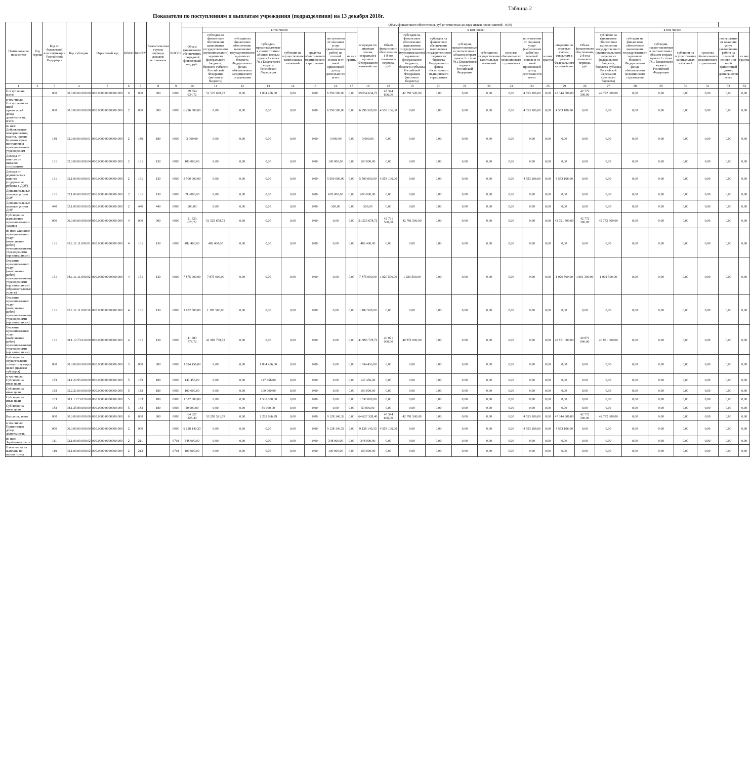Таблица 2
Показатели по поступлениям и выплатам учреждения (подразделения) на 13 декабря 2018г.
| Наименование показателя | Код строки | Код по бюджетной классификации Российской Федерации | Код субсидии | Отраслевой код | КВФО | КОСГУ | Аналитическая группа подвида доходов/источников | КОСПР | Объем финансового обеспечения, руб (с точностью до двух знаков после запятой - 0,00) | | | | | | | | | | | | | | | | | | | | | | | | | |
| --- | --- | --- | --- | --- | --- | --- | --- | --- | --- | --- | --- | --- | --- | --- | --- | --- | --- | --- | --- | --- | --- | --- | --- | --- | --- | --- | --- | --- | --- | --- | --- | --- | --- | --- |
| | | | | | | | | | Объем финансового обеспечения, очередной финансовый год, руб. | в том числе: | | | | | | | операции по лицевым счетам, открытым в органах Федерального казначейства | Объем финансового обеспечения, 1-й год планового периода, руб. | в том числе: | | | | | | | операции по лицевым счетам, открытым в органах Федерального казначейства | Объем финансового обеспечения, 2-й год планового периода, руб. | в том числе: | | | | | | |
| | | | | | | | | | | субсидия на финансовое обеспечение выполнения государственного (муниципального) задания из федерального бюджета, бюджета субъекта Российской Федерации (местного бюджета) | субсидия на финансовое обеспечение выполнения государственного задания из бюджета Федерального фонда обязательного медицинского страхования | субсидии, предоставляемые в соответствии с абзацем вторым пункта 1 статьи 78.1 Бюджетного кодекса Российской Федерации | субсидии на осуществление капитальных вложений | средства обязательного медицинского страхования | поступления от оказания услуг (выполнения работ) на платной основе и от иной приносящей доход деятельности всего | из них гранты | | | субсидия на финансовое обеспечение выполнения государственного (муниципального) задания из федерального бюджета, бюджета субъекта Российской Федерации (местного бюджета) | субсидия на финансовое обеспечение выполнения государственного задания из бюджета Федерального фонда обязательного медицинского страхования | субсидии, предоставляемые в соответствии с абзацем вторым пункта 1 статьи 78.1 Бюджетного кодекса Российской Федерации | субсидии на осуществление капитальных вложений | средства обязательного медицинского страхования | поступления от оказания услуг (выполнения работ) на платной основе и от иной приносящей доход деятельности всего | из них гранты | | | субсидия на финансовое обеспечение выполнения государственного (муниципального) задания из федерального бюджета, бюджета субъекта Российской Федерации (местного бюджета) | субсидия на финансовое обеспечение выполнения государственного задания из бюджета Федерального фонда обязательного медицинского страхования | субсидии, предоставляемые в соответствии с абзацем вторым пункта 1 статьи 78.1 Бюджетного кодекса Российской Федерации | субсидии на осуществление капитальных вложений | средства обязательного медицинского страхования | поступления от оказания услуг (выполнения работ) на платной основе и от иной приносящей доход деятельности всего | из них гранты |
| 1 | 2 | 3 | 4 | 5 | 6 | 7 | 8 | 9 | 10 | 11 | 12 | 13 | 14 | 15 | 16 | 17 | 19 | 18 | 19 | 20 | 21 | 22 | 23 | 24 | 25 | 29 | 26 | 27 | 28 | 29 | 30 | 31 | 32 | 33 |
| Поступления, всего: | | 000 | 00.0.00.00.000.00 | 000.0000.0000000.000 | 0 | 000 | 000 | 0000 | 59 654 634,72 | 51 523 678,72 | 0,00 | 1 834 456,00 | 0,00 | 0,00 | 6 296 500,00 | 0,00 | 59 654 634,72 | 47 344 606,00 | 42 791 500,00 | 0,00 | 0,00 | 0,00 | 0,00 | 4 553 106,00 | 0,00 | 47 344 606,00 | 42 772 300,00 | 42 772 300,00 | 0,00 | 0,00 | 0,00 | 0,00 | 0,00 | 0,00 |
| в том числе: Поступления от иной приносящей доход деятельности, всего | | 000 | 00.0.00.00.000.00 | 000.0000.0000000.000 | 2 | 000 | 000 | 0000 | 6 296 500,00 | 0,00 | 0,00 | 0,00 | 0,00 | 0,00 | 6 296 500,00 | 0,00 | 6 296 500,00 | 4 553 106,00 | 0,00 | 0,00 | 0,00 | 0,00 | 0,00 | 4 553 106,00 | 0,00 | 4 553 106,00 | 0,00 | 0,00 | 0,00 | 0,00 | 0,00 | 0,00 | 0,00 | 0,00 |
| из них: Добровольные пожертвования, гранты, прочие безвозмездные поступления муниципальным учреждениям | | 189 | 02.0.00.00.000.01 | 000.0000.0000000.000 | 2 | 189 | 180 | 0000 | 3 000,00 | 0,00 | 0,00 | 0,00 | 0,00 | 0,00 | 3 000,00 | 0,00 | 3 000,00 | 0,00 | 0,00 | 0,00 | 0,00 | 0,00 | 0,00 | 0,00 | 0,00 | 0,00 | 0,00 | 0,00 | 0,00 | 0,00 | 0,00 | 0,00 | 0,00 | 0,00 |
| Доходы от взносов от питания сотрудников | | 131 | 02.0.00.00.000.04 | 000.0000.0000000.000 | 2 | 131 | 130 | 0000 | 100 000,00 | 0,00 | 0,00 | 0,00 | 0,00 | 0,00 | 100 000,00 | 0,00 | 100 000,00 | 0,00 | 0,00 | 0,00 | 0,00 | 0,00 | 0,00 | 0,00 | 0,00 | 0,00 | 0,00 | 0,00 | 0,00 | 0,00 | 0,00 | 0,00 | 0,00 | 0,00 |
| Доходы от родительских взносов (содержание ребенка в ДОУ) | | 131 | 02.1.00.00.000.01 | 000.0000.0000000.000 | 2 | 131 | 130 | 0000 | 5 500 000,00 | 0,00 | 0,00 | 0,00 | 0,00 | 0,00 | 5 500 000,00 | 0,00 | 5 500 000,00 | 4 553 106,00 | 0,00 | 0,00 | 0,00 | 0,00 | 0,00 | 4 553 106,00 | 0,00 | 4 553 106,00 | 0,00 | 0,00 | 0,00 | 0,00 | 0,00 | 0,00 | 0,00 | 0,00 |
| Дополнительные платные услуги ДОУ | | 131 | 02.1.00.00.000.02 | 000.0000.0000000.000 | 2 | 131 | 130 | 0000 | 693 000,00 | 0,00 | 0,00 | 0,00 | 0,00 | 0,00 | 693 000,00 | 0,00 | 693 000,00 | 0,00 | 0,00 | 0,00 | 0,00 | 0,00 | 0,00 | 0,00 | 0,00 | 0,00 | 0,00 | 0,00 | 0,00 | 0,00 | 0,00 | 0,00 | 0,00 | 0,00 |
| Дополнительные платные услуги ДОУ | | 440 | 02.1.00.00.000.05 | 000.0000.0000000.000 | 2 | 440 | 440 | 0000 | 500,00 | 0,00 | 0,00 | 0,00 | 0,00 | 0,00 | 500,00 | 0,00 | 500,00 | 0,00 | 0,00 | 0,00 | 0,00 | 0,00 | 0,00 | 0,00 | 0,00 | 0,00 | 0,00 | 0,00 | 0,00 | 0,00 | 0,00 | 0,00 | 0,00 | 0,00 |
| Субсидия на выполнение муниципального задания | | 000 | 00.0.00.00.000.00 | 000.0000.0000000.000 | 4 | 000 | 000 | 0000 | 51 523 678,72 | 51 523 678,72 | 0,00 | 0,00 | 0,00 | 0,00 | 0,00 | 0,00 | 51 523 678,72 | 42 791 500,00 | 42 791 500,00 | 0,00 | 0,00 | 0,00 | 0,00 | 0,00 | 0,00 | 42 791 500,00 | 42 772 300,00 | 42 772 300,00 | 0,00 | 0,00 | 0,00 | 0,00 | 0,00 | 0,00 |
| из них: Оказание муниципальных услуг (выполнение работ) муниципальными учреждениями (организациями) | | 131 | 08.1.11.11.000.01 | 000.0000.0000000.000 | 4 | 131 | 130 | 0000 | 482 400,00 | 482 400,00 | 0,00 | 0,00 | 0,00 | 0,00 | 0,00 | 0,00 | 482 400,00 | 0,00 | 0,00 | 0,00 | 0,00 | 0,00 | 0,00 | 0,00 | 0,00 | 0,00 | 0,00 | 0,00 | 0,00 | 0,00 | 0,00 | 0,00 | 0,00 | 0,00 |
| Оказание муниципальных услуг (выполнение работ) муниципальными учреждениями (организациями) (образовательные услуги) | | 131 | 08.1.11.11.000.02 | 000.0000.0000000.000 | 4 | 131 | 130 | 0000 | 7 875 000,00 | 7 875 000,00 | 0,00 | 0,00 | 0,00 | 0,00 | 0,00 | 0,00 | 7 875 000,00 | 1 920 500,00 | 1 920 500,00 | 0,00 | 0,00 | 0,00 | 0,00 | 0,00 | 0,00 | 1 920 500,00 | 1 901 300,00 | 1 901 300,00 | 0,00 | 0,00 | 0,00 | 0,00 | 0,00 | 0,00 |
| Оказание муниципальных услуг (выполнение работ) муниципальными учреждениями (организациями) | | 131 | 08.1.11.11.000.50 | 000.0000.0000000.000 | 4 | 131 | 130 | 0000 | 1 182 500,00 | 1 182 500,00 | 0,00 | 0,00 | 0,00 | 0,00 | 0,00 | 0,00 | 1 182 500,00 | 0,00 | 0,00 | 0,00 | 0,00 | 0,00 | 0,00 | 0,00 | 0,00 | 0,00 | 0,00 | 0,00 | 0,00 | 0,00 | 0,00 | 0,00 | 0,00 | 0,00 |
| Оказание муниципальных услуг (выполнение работ) муниципальными учреждениями (организациями) | | 131 | 08.1.12.73.010.00 | 000.0000.0000000.000 | 4 | 131 | 130 | 0000 | 41 983 778,72 | 41 983 778,72 | 0,00 | 0,00 | 0,00 | 0,00 | 0,00 | 0,00 | 41 983 778,72 | 40 871 000,00 | 40 871 000,00 | 0,00 | 0,00 | 0,00 | 0,00 | 0,00 | 0,00 | 40 871 000,00 | 40 871 000,00 | 40 871 000,00 | 0,00 | 0,00 | 0,00 | 0,00 | 0,00 | 0,00 |
| Субсидия на осуществление соответствующих целей (целевая субсидия) | | 000 | 00.0.00.00.000.00 | 000.0000.0000000.000 | 5 | 000 | 000 | 0000 | 1 834 456,00 | 0,00 | 0,00 | 1 834 456,00 | 0,00 | 0,00 | 0,00 | 0,00 | 1 834 456,00 | 0,00 | 0,00 | 0,00 | 0,00 | 0,00 | 0,00 | 0,00 | 0,00 | 0,00 | 0,00 | 0,00 | 0,00 | 0,00 | 0,00 | 0,00 | 0,00 | 0,00 |
| в том числе: Субсидия на иные цели | | 183 | 04.1.22.95.000.00 | 000.0000.0000000.000 | 5 | 183 | 180 | 0000 | 147 456,00 | 0,00 | 0,00 | 147 456,00 | 0,00 | 0,00 | 0,00 | 0,00 | 147 456,00 | 0,00 | 0,00 | 0,00 | 0,00 | 0,00 | 0,00 | 0,00 | 0,00 | 0,00 | 0,00 | 0,00 | 0,00 | 0,00 | 0,00 | 0,00 | 0,00 | 0,00 |
| Субсидия на иные цели | | 183 | 05.2.21.00.000.00 | 000.0000.0000000.000 | 5 | 183 | 180 | 0000 | 100 000,00 | 0,00 | 0,00 | 100 000,00 | 0,00 | 0,00 | 0,00 | 0,00 | 100 000,00 | 0,00 | 0,00 | 0,00 | 0,00 | 0,00 | 0,00 | 0,00 | 0,00 | 0,00 | 0,00 | 0,00 | 0,00 | 0,00 | 0,00 | 0,00 | 0,00 | 0,00 |
| Субсидия на иные цели | | 183 | 08.1.13.73.020.00 | 000.0000.0000000.000 | 5 | 183 | 180 | 0000 | 1 537 000,00 | 0,00 | 0,00 | 1 537 000,00 | 0,00 | 0,00 | 0,00 | 0,00 | 1 537 000,00 | 0,00 | 0,00 | 0,00 | 0,00 | 0,00 | 0,00 | 0,00 | 0,00 | 0,00 | 0,00 | 0,00 | 0,00 | 0,00 | 0,00 | 0,00 | 0,00 | 0,00 |
| Субсидия на иные цели | | 183 | 08.1.25.99.000.00 | 000.0000.0000000.000 | 5 | 183 | 180 | 0000 | 50 000,00 | 0,00 | 0,00 | 50 000,00 | 0,00 | 0,00 | 0,00 | 0,00 | 50 000,00 | 0,00 | 0,00 | 0,00 | 0,00 | 0,00 | 0,00 | 0,00 | 0,00 | 0,00 | 0,00 | 0,00 | 0,00 | 0,00 | 0,00 | 0,00 | 0,00 | 0,00 |
| Выплаты, всего | | 000 | 00.0.00.00.000.00 | 000.0000.0000000.000 | 0 | 000 | 000 | 0000 | 64 627 328,40 | 53 295 521,78 | 0,00 | 2 203 666,29 | 0,00 | 0,00 | 9 128 140,33 | 0,00 | 64 627 328,40 | 47 344 606,00 | 42 791 500,00 | 0,00 | 0,00 | 0,00 | 0,00 | 4 553 106,00 | 0,00 | 47 344 606,00 | 42 772 300,00 | 42 772 300,00 | 0,00 | 0,00 | 0,00 | 0,00 | 0,00 | 0,00 |
| в том числе: Приносящая доход деятельность | | 000 | 00.0.00.00.000.00 | 000.0000.0000000.000 | 2 | 000 | | 0000 | 9 128 140,33 | 0,00 | 0,00 | 0,00 | 0,00 | 0,00 | 9 128 140,33 | 0,00 | 9 128 140,33 | 4 553 106,00 | 0,00 | 0,00 | 0,00 | 0,00 | 0,00 | 4 553 106,00 | 0,00 | 4 553 106,00 | 0,00 | 0,00 | 0,00 | 0,00 | 0,00 | 0,00 | 0,00 | 0,00 |
| из них: Заработная плата | | 111 | 02.1.00.00.000.02 | 000.0000.0000000.000 | 2 | 211 | | 0701 | 348 000,00 | 0,00 | 0,00 | 0,00 | 0,00 | 0,00 | 348 000,00 | 0,00 | 348 000,00 | 0,00 | 0,00 | 0,00 | 0,00 | 0,00 | 0,00 | 0,00 | 0,00 | 0,00 | 0,00 | 0,00 | 0,00 | 0,00 | 0,00 | 0,00 | 0,00 | 0,00 |
| Начисления на выплаты по оплате труда | | 119 | 02.1.00.00.000.02 | 000.0000.0000000.000 | 2 | 213 | | 0701 | 100 000,00 | 0,00 | 0,00 | 0,00 | 0,00 | 0,00 | 100 000,00 | 0,00 | 100 000,00 | 0,00 | 0,00 | 0,00 | 0,00 | 0,00 | 0,00 | 0,00 | 0,00 | 0,00 | 0,00 | 0,00 | 0,00 | 0,00 | 0,00 | 0,00 | 0,00 | 0,00 |